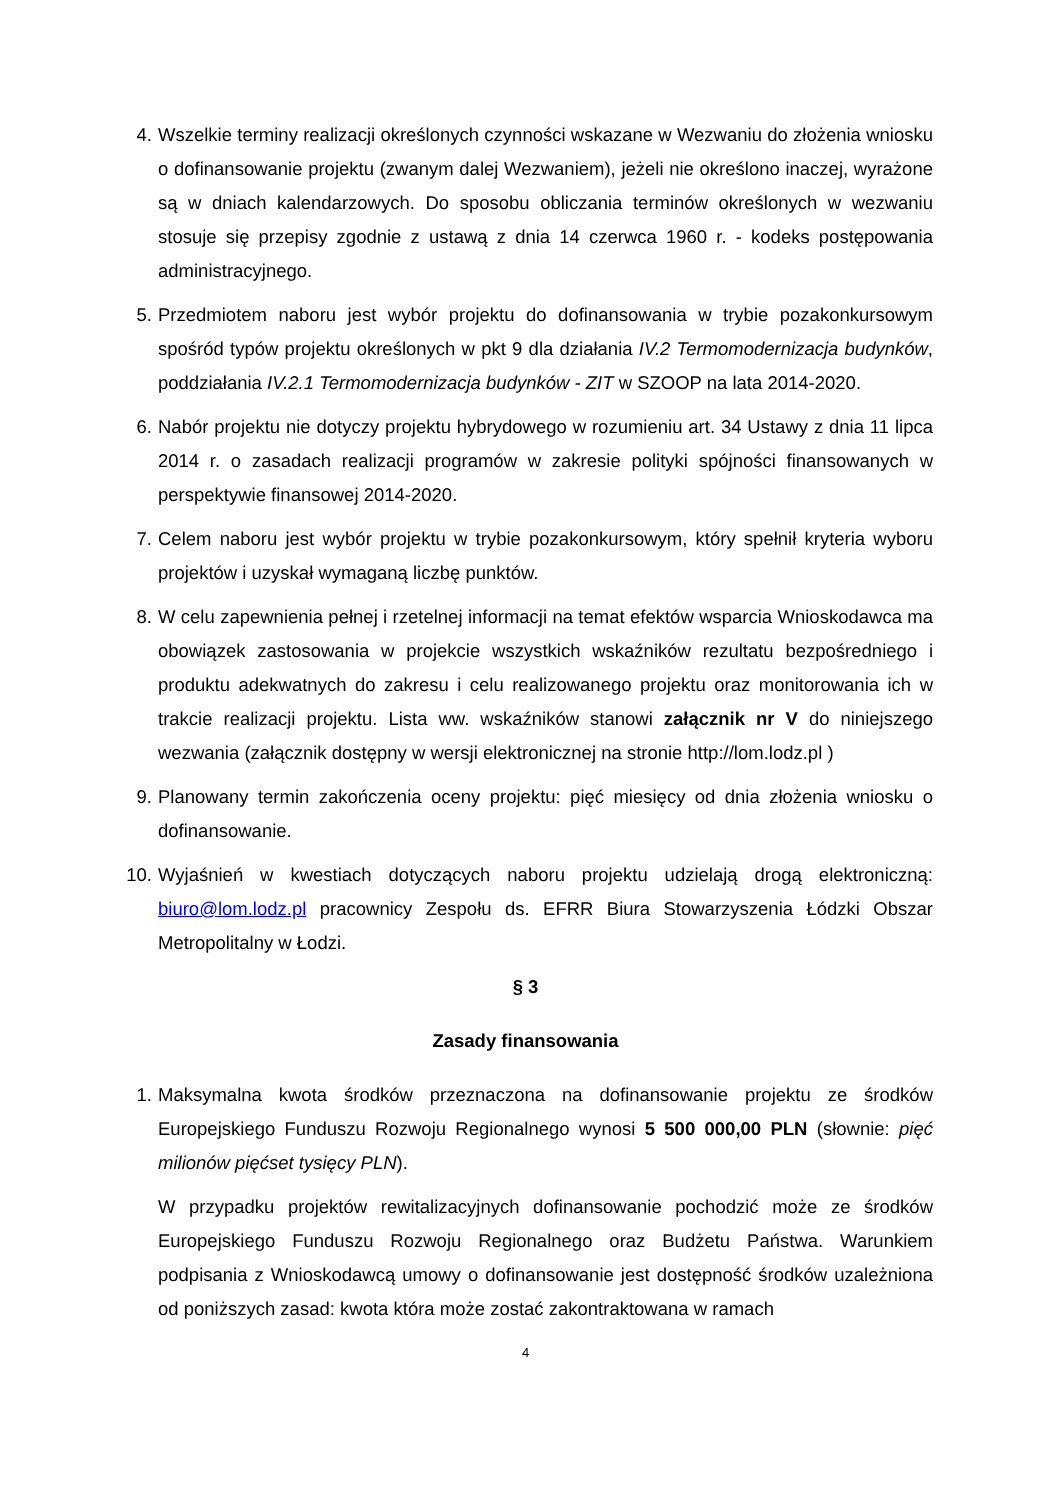4. Wszelkie terminy realizacji określonych czynności wskazane w Wezwaniu do złożenia wniosku o dofinansowanie projektu (zwanym dalej Wezwaniem), jeżeli nie określono inaczej, wyrażone są w dniach kalendarzowych. Do sposobu obliczania terminów określonych w wezwaniu stosuje się przepisy zgodnie z ustawą z dnia 14 czerwca 1960 r. - kodeks postępowania administracyjnego.
5. Przedmiotem naboru jest wybór projektu do dofinansowania w trybie pozakonkursowym spośród typów projektu określonych w pkt 9 dla działania IV.2 Termomodernizacja budynków, poddziałania IV.2.1 Termomodernizacja budynków - ZIT w SZOOP na lata 2014-2020.
6. Nabór projektu nie dotyczy projektu hybrydowego w rozumieniu art. 34 Ustawy z dnia 11 lipca 2014 r. o zasadach realizacji programów w zakresie polityki spójności finansowanych w perspektywie finansowej 2014-2020.
7. Celem naboru jest wybór projektu w trybie pozakonkursowym, który spełnił kryteria wyboru projektów i uzyskał wymaganą liczbę punktów.
8. W celu zapewnienia pełnej i rzetelnej informacji na temat efektów wsparcia Wnioskodawca ma obowiązek zastosowania w projekcie wszystkich wskaźników rezultatu bezpośredniego i produktu adekwatnych do zakresu i celu realizowanego projektu oraz monitorowania ich w trakcie realizacji projektu. Lista ww. wskaźników stanowi załącznik nr V do niniejszego wezwania (załącznik dostępny w wersji elektronicznej na stronie http://lom.lodz.pl )
9. Planowany termin zakończenia oceny projektu: pięć miesięcy od dnia złożenia wniosku o dofinansowanie.
10. Wyjaśnień w kwestiach dotyczących naboru projektu udzielają drogą elektroniczną: biuro@lom.lodz.pl pracownicy Zespołu ds. EFRR Biura Stowarzyszenia Łódzki Obszar Metropolitalny w Łodzi.
§ 3
Zasady finansowania
1. Maksymalna kwota środków przeznaczona na dofinansowanie projektu ze środków Europejskiego Funduszu Rozwoju Regionalnego wynosi 5 500 000,00 PLN (słownie: pięć milionów pięćset tysięcy PLN).
W przypadku projektów rewitalizacyjnych dofinansowanie pochodzić może ze środków Europejskiego Funduszu Rozwoju Regionalnego oraz Budżetu Państwa. Warunkiem podpisania z Wnioskodawcą umowy o dofinansowanie jest dostępność środków uzależniona od poniższych zasad: kwota która może zostać zakontraktowana w ramach
4